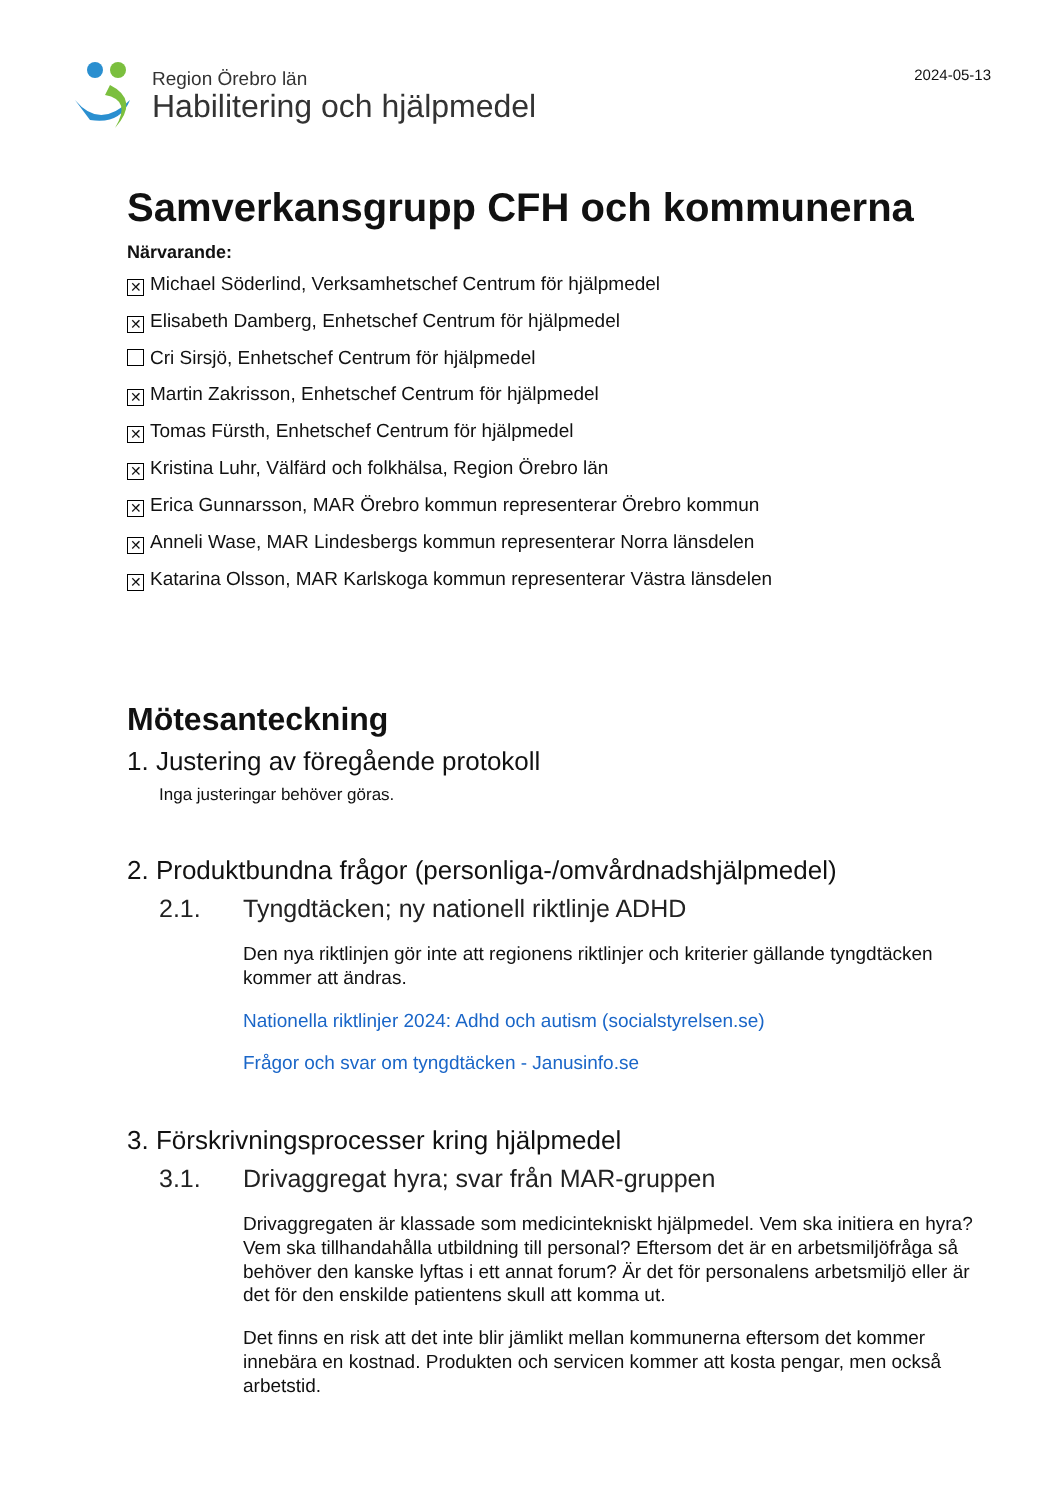Region Örebro län
Habilitering och hjälpmedel
2024-05-13
Samverkansgrupp CFH och kommunerna
Närvarande:
✕ Michael Söderlind, Verksamhetschef Centrum för hjälpmedel
✕ Elisabeth Damberg, Enhetschef Centrum för hjälpmedel
Cri Sirsjö, Enhetschef Centrum för hjälpmedel
✕ Martin Zakrisson, Enhetschef Centrum för hjälpmedel
✕ Tomas Fürsth, Enhetschef Centrum för hjälpmedel
✕ Kristina Luhr, Välfärd och folkhälsa, Region Örebro län
✕ Erica Gunnarsson, MAR Örebro kommun representerar Örebro kommun
✕ Anneli Wase, MAR Lindesbergs kommun representerar Norra länsdelen
✕ Katarina Olsson, MAR Karlskoga kommun representerar Västra länsdelen
Mötesanteckning
1. Justering av föregående protokoll
Inga justeringar behöver göras.
2. Produktbundna frågor (personliga-/omvårdnadshjälpmedel)
2.1. Tyngdtäcken; ny nationell riktlinje ADHD
Den nya riktlinjen gör inte att regionens riktlinjer och kriterier gällande tyngdtäcken kommer att ändras.
Nationella riktlinjer 2024: Adhd och autism (socialstyrelsen.se)
Frågor och svar om tyngdtäcken - Janusinfo.se
3. Förskrivningsprocesser kring hjälpmedel
3.1. Drivaggregat hyra; svar från MAR-gruppen
Drivaggregaten är klassade som medicintekniskt hjälpmedel. Vem ska initiera en hyra? Vem ska tillhandahålla utbildning till personal? Eftersom det är en arbetsmiljöfråga så behöver den kanske lyftas i ett annat forum? Är det för personalens arbetsmiljö eller är det för den enskilde patientens skull att komma ut.
Det finns en risk att det inte blir jämlikt mellan kommunerna eftersom det kommer innebära en kostnad. Produkten och servicen kommer att kosta pengar, men också arbetstid.